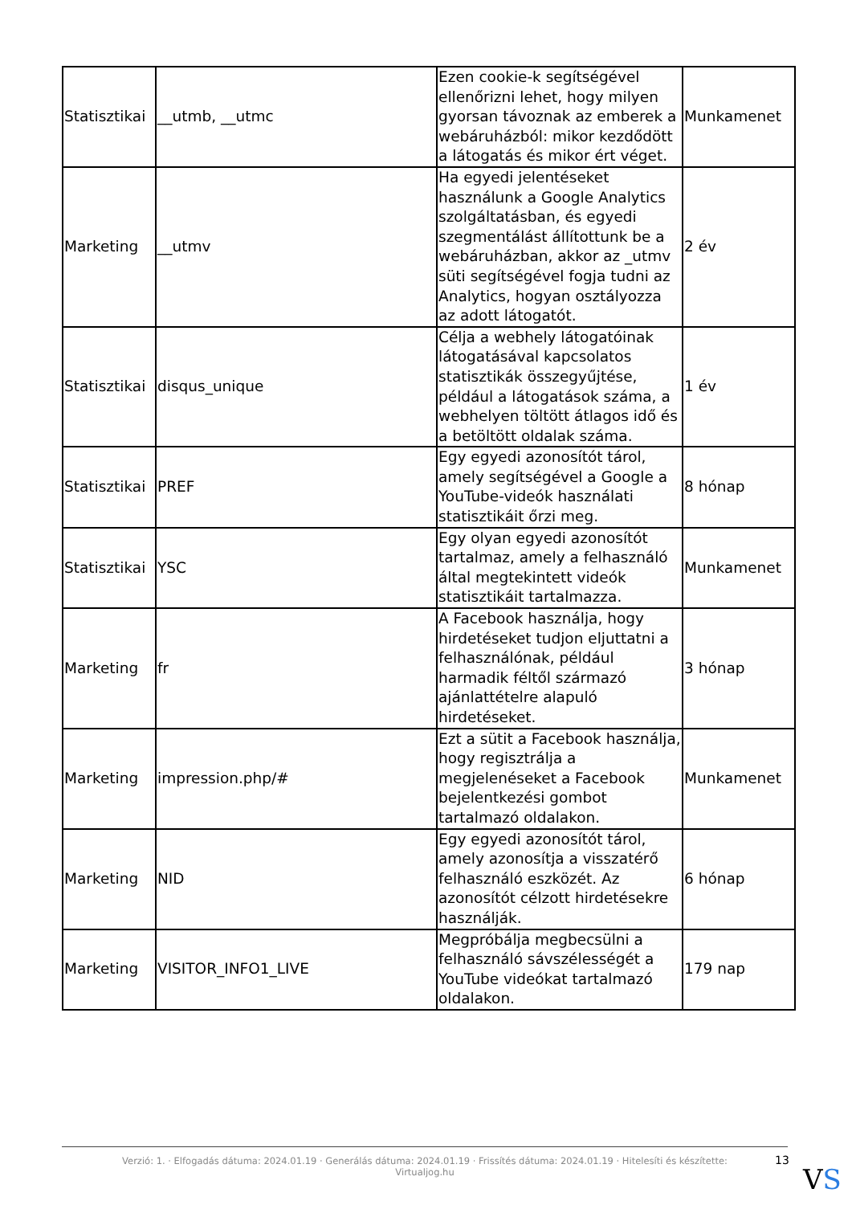| Statisztikai | __utmb, __utmc | Ezen cookie-k segítségével ellenőrizni lehet, hogy milyen gyorsan távoznak az emberek a webáruházból: mikor kezdődött a látogatás és mikor ért véget. | Munkamenet |
| Marketing | __utmv | Ha egyedi jelentéseket használunk a Google Analytics szolgáltatásban, és egyedi szegmentálást állítottunk be a webáruházban, akkor az _utmv süti segítségével fogja tudni az Analytics, hogyan osztályozza az adott látogatót. | 2 év |
| Statisztikai | disqus_unique | Célja a webhely látogatóinak látogatásával kapcsolatos statisztikák összegyűjtése, például a látogatások száma, a webhelyen töltött átlagos idő és a betöltött oldalak száma. | 1 év |
| Statisztikai | PREF | Egy egyedi azonosítót tárol, amely segítségével a Google a YouTube-videók használati statisztikáit őrzi meg. | 8 hónap |
| Statisztikai | YSC | Egy olyan egyedi azonosítót tartalmaz, amely a felhasználó által megtekintett videók statisztikáit tartalmazza. | Munkamenet |
| Marketing | fr | A Facebook használja, hogy hirdetéseket tudjon eljuttatni a felhasználónak, például harmadik féltől származó ajánlattételre alapuló hirdetéseket. | 3 hónap |
| Marketing | impression.php/# | Ezt a sütit a Facebook használja, hogy regisztrálja a megjelenéseket a Facebook bejelentkezési gombot tartalmazó oldalakon. | Munkamenet |
| Marketing | NID | Egy egyedi azonosítót tárol, amely azonosítja a visszatérő felhasználó eszközét. Az azonosítót célzott hirdetésekre használják. | 6 hónap |
| Marketing | VISITOR_INFO1_LIVE | Megpróbálja megbecsülni a felhasználó sávszélességét a YouTube videókat tartalmazó oldalakon. | 179 nap |
Verzió: 1. · Elfogadás dátuma: 2024.01.19 · Generálás dátuma: 2024.01.19 · Frissítés dátuma: 2024.01.19 · Hitelesíti és készítette:
Virtualjog.hu
13
VS